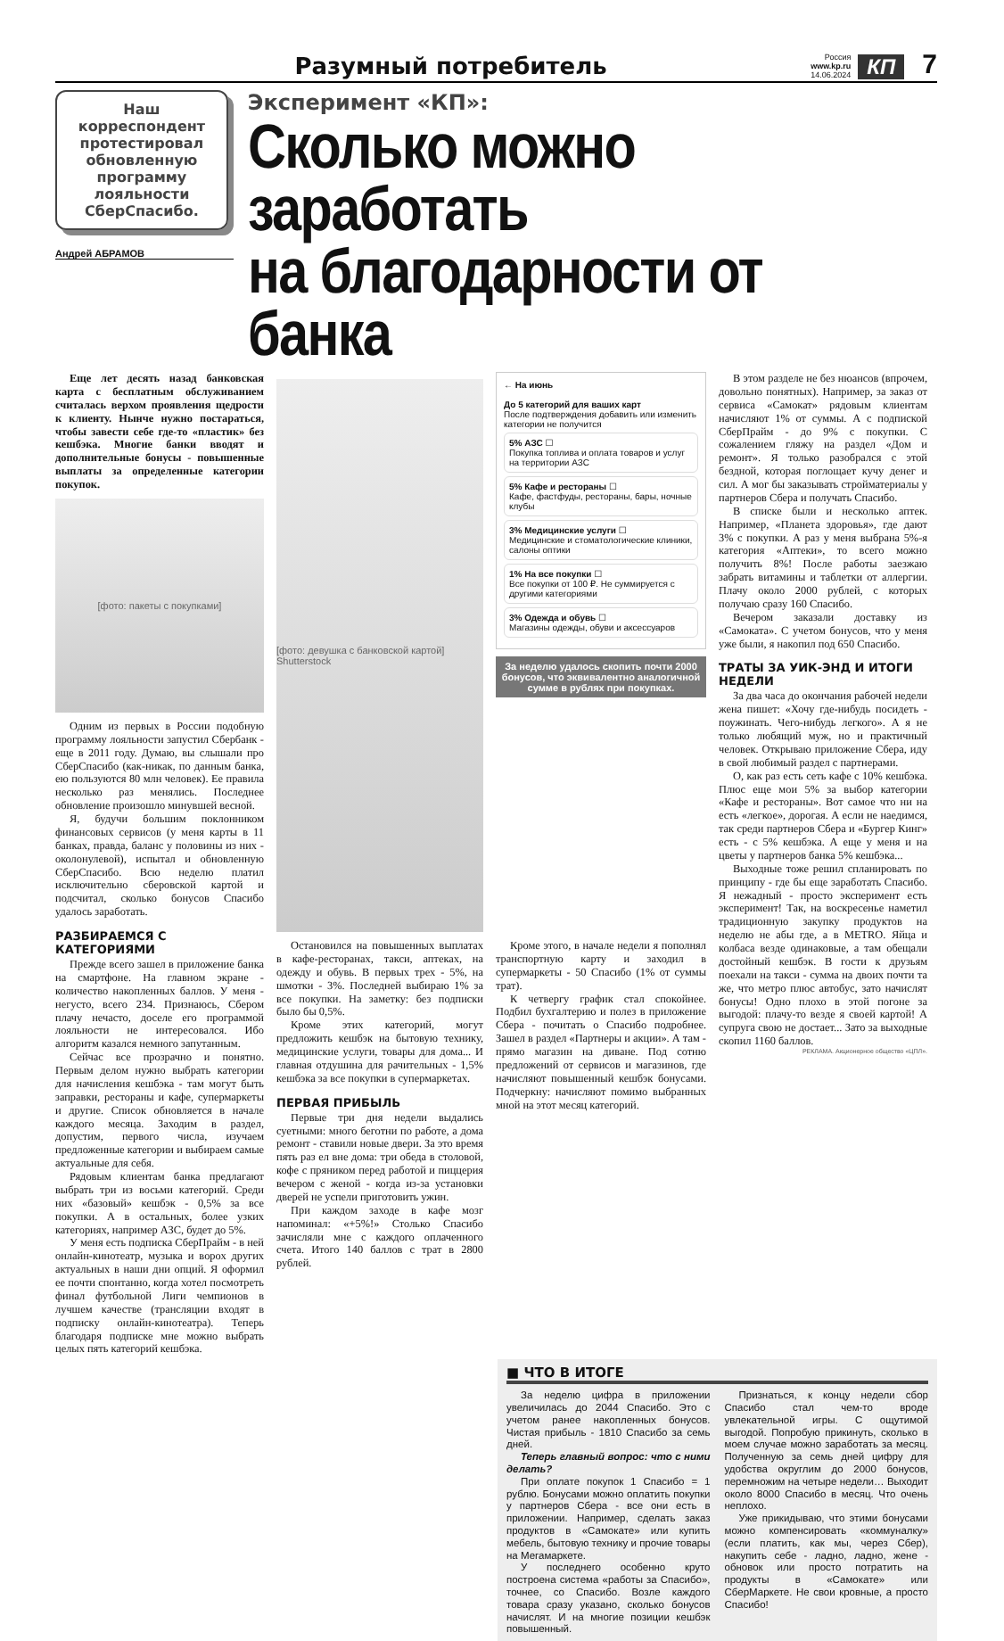Разумный потребитель
Россия
www.kp.ru
14.06.2024
КП
7
Наш корреспондент протестировал обновленную программу лояльности СберСпасибо.
Андрей АБРАМОВ
Эксперимент «КП»:
Сколько можно заработать
на благодарности от банка
Еще лет десять назад банковская карта с бесплатным обслуживанием считалась верхом проявления щедрости к клиенту. Нынче нужно постараться, чтобы завести себе где-то «пластик» без кешбэка. Многие банки вводят и дополнительные бонусы - повышенные выплаты за определенные категории покупок.
[фото: пакеты с покупками]
Одним из первых в России подобную программу лояльности запустил Сбербанк - еще в 2011 году. Думаю, вы слышали про СберСпасибо (как-никак, по данным банка, ею пользуются 80 млн человек). Ее правила несколько раз менялись. Последнее обновление произошло минувшей весной.
Я, будучи большим поклонником финансовых сервисов (у меня карты в 11 банках, правда, баланс у половины из них - околонулевой), испытал и обновленную СберСпасибо. Всю неделю платил исключительно сберовской картой и подсчитал, сколько бонусов Спасибо удалось заработать.
РАЗБИРАЕМСЯ С КАТЕГОРИЯМИ
Прежде всего зашел в приложение банка на смартфоне. На главном экране - количество накопленных баллов. У меня - негусто, всего 234. Признаюсь, Сбером плачу нечасто, доселе его программой лояльности не интересовался. Ибо алгоритм казался немного запутанным.
Сейчас все прозрачно и понятно. Первым делом нужно выбрать категории для начисления кешбэка - там могут быть заправки, рестораны и кафе, супермаркеты и другие. Список обновляется в начале каждого месяца. Заходим в раздел, допустим, первого числа, изучаем предложенные категории и выбираем самые актуальные для себя.
Рядовым клиентам банка предлагают выбрать три из восьми категорий. Среди них «базовый» кешбэк - 0,5% за все покупки. А в остальных, более узких категориях, например АЗС, будет до 5%.
У меня есть подписка СберПрайм - в ней онлайн-кинотеатр, музыка и ворох других актуальных в наши дни опций. Я оформил ее почти спонтанно, когда хотел посмотреть финал футбольной Лиги чемпионов в лучшем качестве (трансляции входят в подписку онлайн-кинотеатра). Теперь благодаря подписке мне можно выбрать целых пять категорий кешбэка.
[фото: девушка с банковской картой] Shutterstock
← На июнь
До 5 категорий для ваших карт
После подтверждения добавить или изменить категории не получится
5% АЗС ☐
Покупка топлива и оплата товаров и услуг на территории АЗС
5% Кафе и рестораны ☐
Кафе, фастфуды, рестораны, бары, ночные клубы
3% Медицинские услуги ☐
Медицинские и стоматологические клиники, салоны оптики
1% На все покупки ☐
Все покупки от 100 ₽. Не суммируется с другими категориями
3% Одежда и обувь ☐
Магазины одежды, обуви и аксессуаров
За неделю удалось скопить почти 2000 бонусов, что эквивалентно аналогичной сумме в рублях при покупках.
Остановился на повышенных выплатах в кафе-ресторанах, такси, аптеках, на одежду и обувь. В первых трех - 5%, на шмотки - 3%. Последней выбираю 1% за все покупки. На заметку: без подписки было бы 0,5%.
Кроме этих категорий, могут предложить кешбэк на бытовую технику, медицинские услуги, товары для дома... И главная отдушина для рачительных - 1,5% кешбэка за все покупки в супермаркетах.
ПЕРВАЯ ПРИБЫЛЬ
Первые три дня недели выдались суетными: много беготни по работе, а дома ремонт - ставили новые двери. За это время пять раз ел вне дома: три обеда в столовой, кофе с пряником перед работой и пиццерия вечером с женой - когда из-за установки дверей не успели приготовить ужин.
При каждом заходе в кафе мозг напоминал: «+5%!» Столько Спасибо зачисляли мне с каждого оплаченного счета. Итого 140 баллов с трат в 2800 рублей.
Кроме этого, в начале недели я пополнял транспортную карту и заходил в супермаркеты - 50 Спасибо (1% от суммы трат).
К четвергу график стал спокойнее. Подбил бухгалтерию и полез в приложение Сбера - почитать о Спасибо подробнее. Зашел в раздел «Партнеры и акции». А там - прямо магазин на диване. Под сотню предложений от сервисов и магазинов, где начисляют повышенный кешбэк бонусами. Подчеркну: начисляют помимо выбранных мной на этот месяц категорий.
В этом разделе не без нюансов (впрочем, довольно понятных). Например, за заказ от сервиса «Самокат» рядовым клиентам начисляют 1% от суммы. А с подпиской СберПрайм - до 9% с покупки. С сожалением гляжу на раздел «Дом и ремонт». Я только разобрался с этой бездной, которая поглощает кучу денег и сил. А мог бы заказывать стройматериалы у партнеров Сбера и получать Спасибо.
В списке были и несколько аптек. Например, «Планета здоровья», где дают 3% с покупки. А раз у меня выбрана 5%-я категория «Аптеки», то всего можно получить 8%! После работы заезжаю забрать витамины и таблетки от аллергии. Плачу около 2000 рублей, с которых получаю сразу 160 Спасибо.
Вечером заказали доставку из «Самоката». С учетом бонусов, что у меня уже были, я накопил под 650 Спасибо.
ТРАТЫ ЗА УИК-ЭНД И ИТОГИ НЕДЕЛИ
За два часа до окончания рабочей недели жена пишет: «Хочу где-нибудь посидеть - поужинать. Чего-нибудь легкого». А я не только любящий муж, но и практичный человек. Открываю приложение Сбера, иду в свой любимый раздел с партнерами.
О, как раз есть сеть кафе с 10% кешбэка. Плюс еще мои 5% за выбор категории «Кафе и рестораны». Вот самое что ни на есть «легкое», дорогая. А если не наедимся, так среди партнеров Сбера и «Бургер Кинг» есть - с 5% кешбэка. А еще у меня и на цветы у партнеров банка 5% кешбэка...
Выходные тоже решил спланировать по принципу - где бы еще заработать Спасибо. Я нежадный - просто эксперимент есть эксперимент! Так, на воскресенье наметил традиционную закупку продуктов на неделю не абы где, а в METRO. Яйца и колбаса везде одинаковые, а там обещали достойный кешбэк. В гости к друзьям поехали на такси - сумма на двоих почти та же, что метро плюс автобус, зато начислят бонусы! Одно плохо в этой погоне за выгодой: плачу-то везде я своей картой! А супруга свою не достает... Зато за выходные скопил 1160 баллов.
РЕКЛАМА. Акционерное общество «ЦПЛ».
■ ЧТО В ИТОГЕ
За неделю цифра в приложении увеличилась до 2044 Спасибо. Это с учетом ранее накопленных бонусов. Чистая прибыль - 1810 Спасибо за семь дней.
Теперь главный вопрос: что с ними делать?
При оплате покупок 1 Спасибо = 1 рублю. Бонусами можно оплатить покупки у партнеров Сбера - все они есть в приложении. Например, сделать заказ продуктов в «Самокате» или купить мебель, бытовую технику и прочие товары на Мегамаркете.
У последнего особенно круто построена система «работы за Спасибо», точнее, со Спасибо. Возле каждого товара сразу указано, сколько бонусов начислят. И на многие позиции кешбэк повышенный.
Признаться, к концу недели сбор Спасибо стал чем-то вроде увлекательной игры. С ощутимой выгодой. Попробую прикинуть, сколько в моем случае можно заработать за месяц. Полученную за семь дней цифру для удобства округлим до 2000 бонусов, перемножим на четыре недели… Выходит около 8000 Спасибо в месяц. Что очень неплохо.
Уже прикидываю, что этими бонусами можно компенсировать «коммуналку» (если платить, как мы, через Сбер), накупить себе - ладно, ладно, жене - обновок или просто потратить на продукты в «Самокате» или СберМаркете. Не свои кровные, а просто Спасибо!